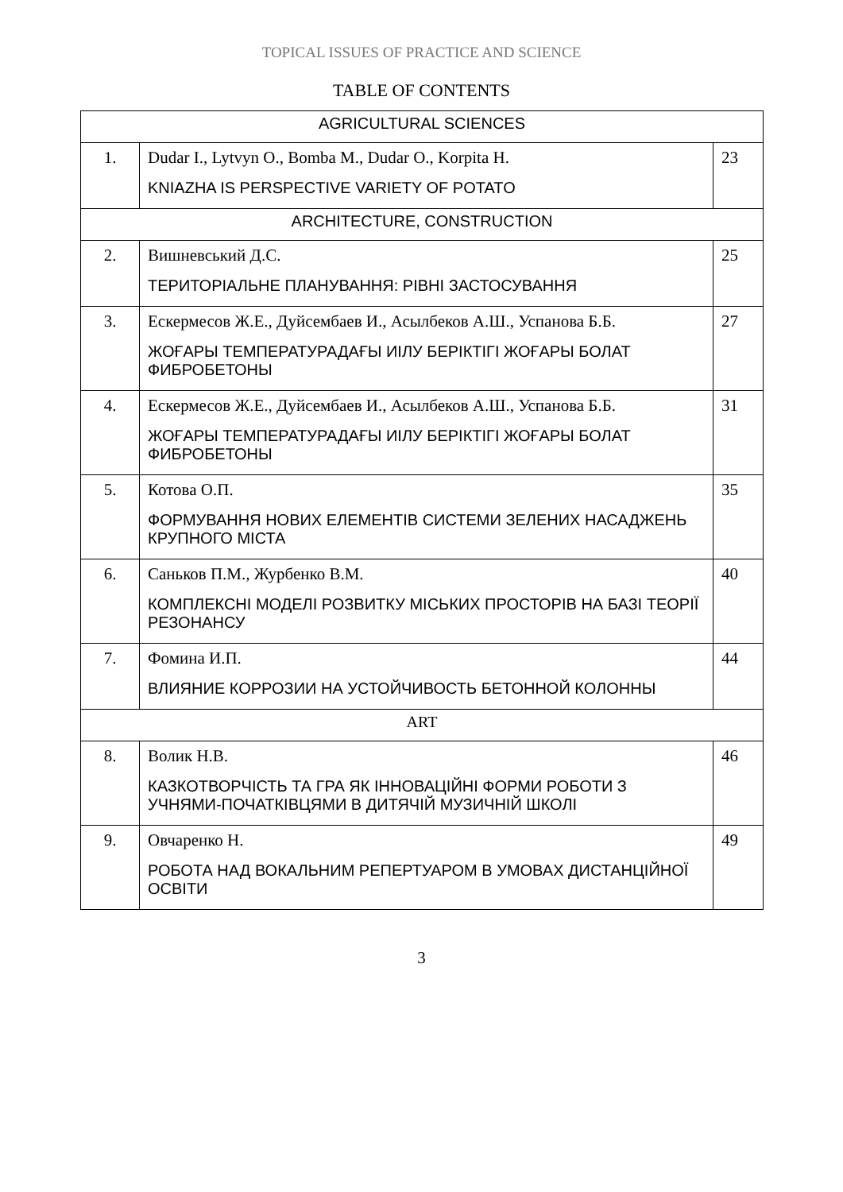TOPICAL ISSUES OF PRACTICE AND SCIENCE
TABLE OF CONTENTS
| AGRICULTURAL SCIENCES | | |
| 1. | Dudar I., Lytvyn O., Bomba M., Dudar O., Korpita H. KNIAZHA IS PERSPECTIVE VARIETY OF POTATO | 23 |
| ARCHITECTURE, CONSTRUCTION | | |
| 2. | Вишневський Д.С. ТЕРИТОРІАЛЬНЕ ПЛАНУВАННЯ: РІВНІ ЗАСТОСУВАННЯ | 25 |
| 3. | Ескермесов Ж.Е., Дуйсембаев И., Асылбеков А.Ш., Успанова Б.Б. ЖОҒАРЫ ТЕМПЕРАТУРАДАҒЫ ИІЛУ БЕРІКТІГІ ЖОҒАРЫ БОЛАТ ФИБРОБЕТОНЫ | 27 |
| 4. | Ескермесов Ж.Е., Дуйсембаев И., Асылбеков А.Ш., Успанова Б.Б. ЖОҒАРЫ ТЕМПЕРАТУРАДАҒЫ ИІЛУ БЕРІКТІГІ ЖОҒАРЫ БОЛАТ ФИБРОБЕТОНЫ | 31 |
| 5. | Котова О.П. ФОРМУВАННЯ НОВИХ ЕЛЕМЕНТІВ СИСТЕМИ ЗЕЛЕНИХ НАСАДЖЕНЬ КРУПНОГО МІСТА | 35 |
| 6. | Саньков П.М., Журбенко В.М. КОМПЛЕКСНІ МОДЕЛІ РОЗВИТКУ МІСЬКИХ ПРОСТОРІВ НА БАЗІ ТЕОРІЇ РЕЗОНАНСУ | 40 |
| 7. | Фомина И.П. ВЛИЯНИЕ КОРРОЗИИ НА УСТОЙЧИВОСТЬ БЕТОННОЙ КОЛОННЫ | 44 |
| ART | | |
| 8. | Волик Н.В. КАЗКОТВОРЧІСТЬ ТА ГРА ЯК ІННОВАЦІЙНІ ФОРМИ РОБОТИ З УЧНЯМИ-ПОЧАТКІВЦЯМИ В ДИТЯЧІЙ МУЗИЧНІЙ ШКОЛІ | 46 |
| 9. | Овчаренко Н. РОБОТА НАД ВОКАЛЬНИМ РЕПЕРТУАРОМ В УМОВАХ ДИСТАНЦІЙНОЇ ОСВІТИ | 49 |
3